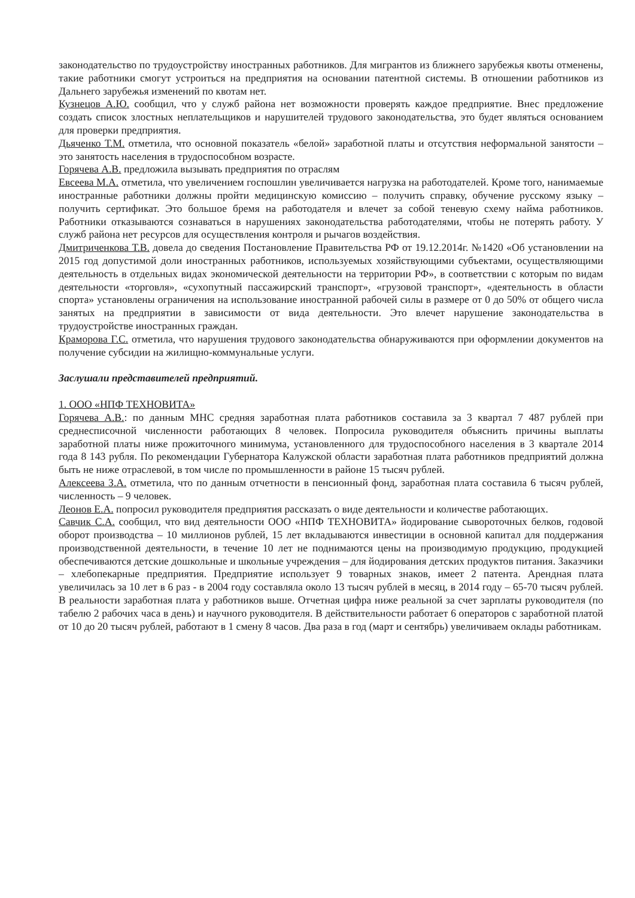законодательство по трудоустройству иностранных работников. Для мигрантов из ближнего зарубежья квоты отменены, такие работники смогут устроиться на предприятия на основании патентной системы. В отношении работников из Дальнего зарубежья изменений по квотам нет.
Кузнецов А.Ю. сообщил, что у служб района нет возможности проверять каждое предприятие. Внес предложение создать список злостных неплательщиков и нарушителей трудового законодательства, это будет являться основанием для проверки предприятия.
Дьяченко Т.М. отметила, что основной показатель «белой» заработной платы и отсутствия неформальной занятости – это занятость населения в трудоспособном возрасте.
Горячева А.В. предложила вызывать предприятия по отраслям
Евсеева М.А. отметила, что увеличением госпошлин увеличивается нагрузка на работодателей. Кроме того, нанимаемые иностранные работники должны пройти медицинскую комиссию – получить справку, обучение русскому языку – получить сертификат. Это большое бремя на работодателя и влечет за собой теневую схему найма работников. Работники отказываются сознаваться в нарушениях законодательства работодателями, чтобы не потерять работу. У служб района нет ресурсов для осуществления контроля и рычагов воздействия.
Дмитриченкова Т.В. довела до сведения Постановление Правительства РФ от 19.12.2014г. №1420 «Об установлении на 2015 год допустимой доли иностранных работников, используемых хозяйствующими субъектами, осуществляющими деятельность в отдельных видах экономической деятельности на территории РФ», в соответствии с которым по видам деятельности «торговля», «сухопутный пассажирский транспорт», «грузовой транспорт», «деятельность в области спорта» установлены ограничения на использование иностранной рабочей силы в размере от 0 до 50% от общего числа занятых на предприятии в зависимости от вида деятельности. Это влечет нарушение законодательства в трудоустройстве иностранных граждан.
Краморова Г.С. отметила, что нарушения трудового законодательства обнаруживаются при оформлении документов на получение субсидии на жилищно-коммунальные услуги.
Заслушали представителей предприятий.
1. ООО «НПФ ТЕХНОВИТА»
Горячева А.В.: по данным МНС средняя заработная плата работников составила за 3 квартал 7 487 рублей при среднесписочной численности работающих 8 человек. Попросила руководителя объяснить причины выплаты заработной платы ниже прожиточного минимума, установленного для трудоспособного населения в 3 квартале 2014 года 8 143 рубля. По рекомендации Губернатора Калужской области заработная плата работников предприятий должна быть не ниже отраслевой, в том числе по промышленности в районе 15 тысяч рублей.
Алексеева З.А. отметила, что по данным отчетности в пенсионный фонд, заработная плата составила 6 тысяч рублей, численность – 9 человек.
Леонов Е.А. попросил руководителя предприятия рассказать о виде деятельности и количестве работающих.
Савчик С.А. сообщил, что вид деятельности ООО «НПФ ТЕХНОВИТА» йодирование сывороточных белков, годовой оборот производства – 10 миллионов рублей, 15 лет вкладываются инвестиции в основной капитал для поддержания производственной деятельности, в течение 10 лет не поднимаются цены на производимую продукцию, продукцией обеспечиваются детские дошкольные и школьные учреждения – для йодирования детских продуктов питания. Заказчики – хлебопекарные предприятия. Предприятие использует 9 товарных знаков, имеет 2 патента. Арендная плата увеличилась за 10 лет в 6 раз - в 2004 году составляла около 13 тысяч рублей в месяц, в 2014 году – 65-70 тысяч рублей. В реальности заработная плата у работников выше. Отчетная цифра ниже реальной за счет зарплаты руководителя (по табелю 2 рабочих часа в день) и научного руководителя. В действительности работает 6 операторов с заработной платой от 10 до 20 тысяч рублей, работают в 1 смену 8 часов. Два раза в год (март и сентябрь) увеличиваем оклады работникам.